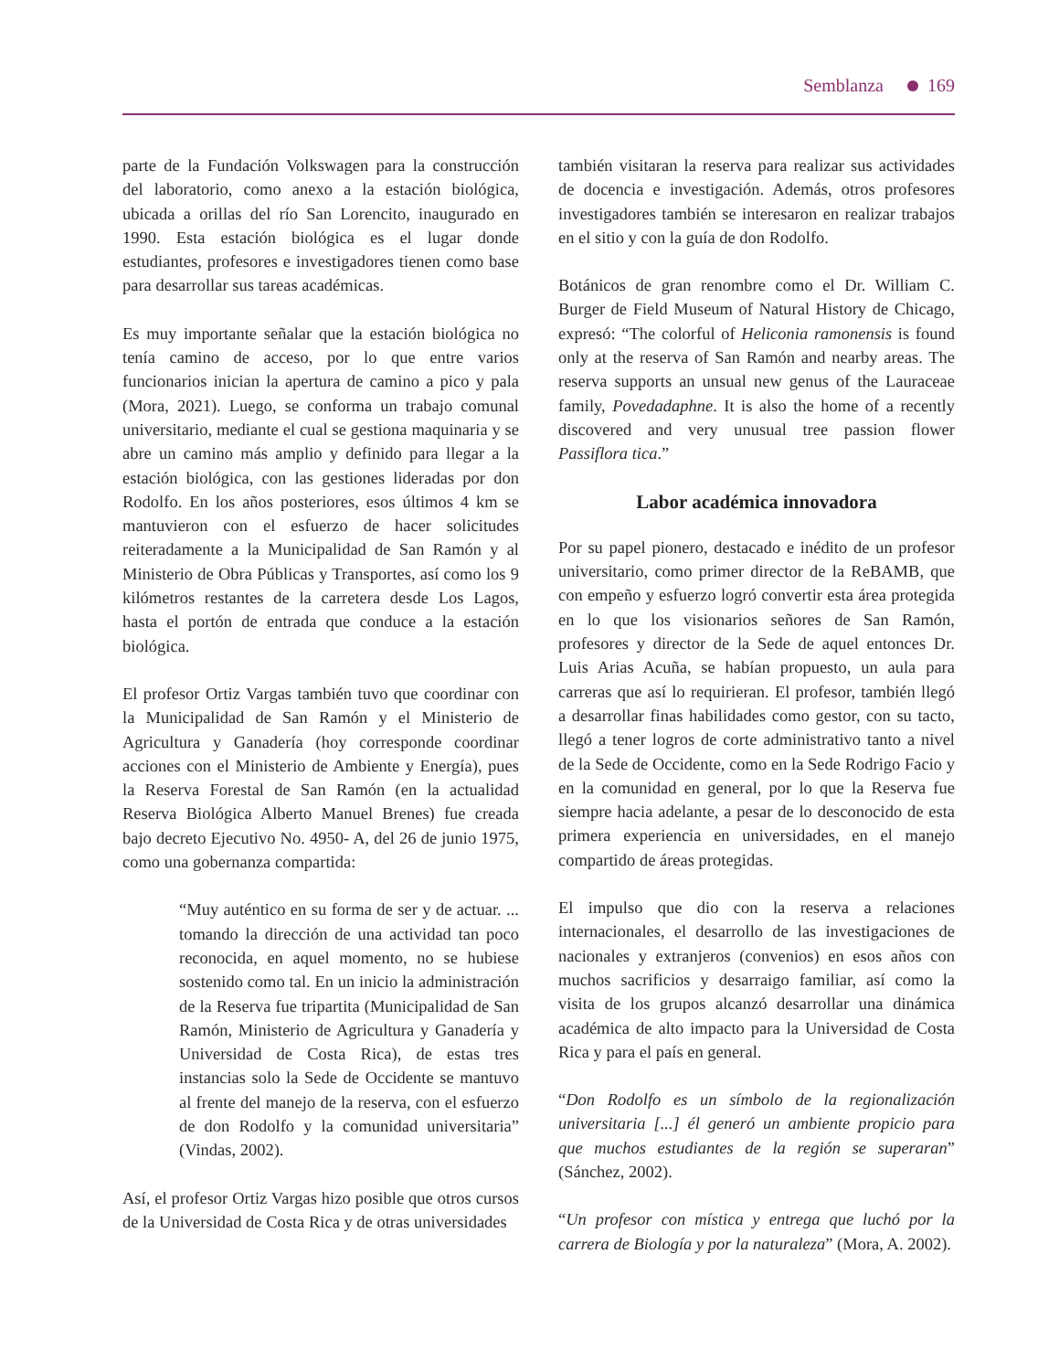Semblanza 169
parte de la Fundación Volkswagen para la construcción del laboratorio, como anexo a la estación biológica, ubicada a orillas del río San Lorencito, inaugurado en 1990. Esta estación biológica es el lugar donde estudiantes, profesores e investigadores tienen como base para desarrollar sus tareas académicas.
Es muy importante señalar que la estación biológica no tenía camino de acceso, por lo que entre varios funcionarios inician la apertura de camino a pico y pala (Mora, 2021). Luego, se conforma un trabajo comunal universitario, mediante el cual se gestiona maquinaria y se abre un camino más amplio y definido para llegar a la estación biológica, con las gestiones lideradas por don Rodolfo. En los años posteriores, esos últimos 4 km se mantuvieron con el esfuerzo de hacer solicitudes reiteradamente a la Municipalidad de San Ramón y al Ministerio de Obra Públicas y Transportes, así como los 9 kilómetros restantes de la carretera desde Los Lagos, hasta el portón de entrada que conduce a la estación biológica.
El profesor Ortiz Vargas también tuvo que coordinar con la Municipalidad de San Ramón y el Ministerio de Agricultura y Ganadería (hoy corresponde coordinar acciones con el Ministerio de Ambiente y Energía), pues la Reserva Forestal de San Ramón (en la actualidad Reserva Biológica Alberto Manuel Brenes) fue creada bajo decreto Ejecutivo No. 4950- A, del 26 de junio 1975, como una gobernanza compartida:
“Muy auténtico en su forma de ser y de actuar. ... tomando la dirección de una actividad tan poco reconocida, en aquel momento, no se hubiese sostenido como tal. En un inicio la administración de la Reserva fue tripartita (Municipalidad de San Ramón, Ministerio de Agricultura y Ganadería y Universidad de Costa Rica), de estas tres instancias solo la Sede de Occidente se mantuvo al frente del manejo de la reserva, con el esfuerzo de don Rodolfo y la comunidad universitaria” (Vindas, 2002).
Así, el profesor Ortiz Vargas hizo posible que otros cursos de la Universidad de Costa Rica y de otras universidades
también visitaran la reserva para realizar sus actividades de docencia e investigación. Además, otros profesores investigadores también se interesaron en realizar trabajos en el sitio y con la guía de don Rodolfo.
Botánicos de gran renombre como el Dr. William C. Burger de Field Museum of Natural History de Chicago, expresó: “The colorful of Heliconia ramonensis is found only at the reserva of San Ramón and nearby areas. The reserva supports an unsual new genus of the Lauraceae family, Povedadaphne. It is also the home of a recently discovered and very unusual tree passion flower Passiflora tica.”
Labor académica innovadora
Por su papel pionero, destacado e inédito de un profesor universitario, como primer director de la ReBAMB, que con empeño y esfuerzo logró convertir esta área protegida en lo que los visionarios señores de San Ramón, profesores y director de la Sede de aquel entonces Dr. Luis Arias Acuña, se habían propuesto, un aula para carreras que así lo requirieran. El profesor, también llegó a desarrollar finas habilidades como gestor, con su tacto, llegó a tener logros de corte administrativo tanto a nivel de la Sede de Occidente, como en la Sede Rodrigo Facio y en la comunidad en general, por lo que la Reserva fue siempre hacia adelante, a pesar de lo desconocido de esta primera experiencia en universidades, en el manejo compartido de áreas protegidas.
El impulso que dio con la reserva a relaciones internacionales, el desarrollo de las investigaciones de nacionales y extranjeros (convenios) en esos años con muchos sacrificios y desarraigo familiar, así como la visita de los grupos alcanzó desarrollar una dinámica académica de alto impacto para la Universidad de Costa Rica y para el país en general.
“Don Rodolfo es un símbolo de la regionalización universitaria [...] él generó un ambiente propicio para que muchos estudiantes de la región se superaran” (Sánchez, 2002).
“Un profesor con mística y entrega que luchó por la carrera de Biología y por la naturaleza” (Mora, A. 2002).